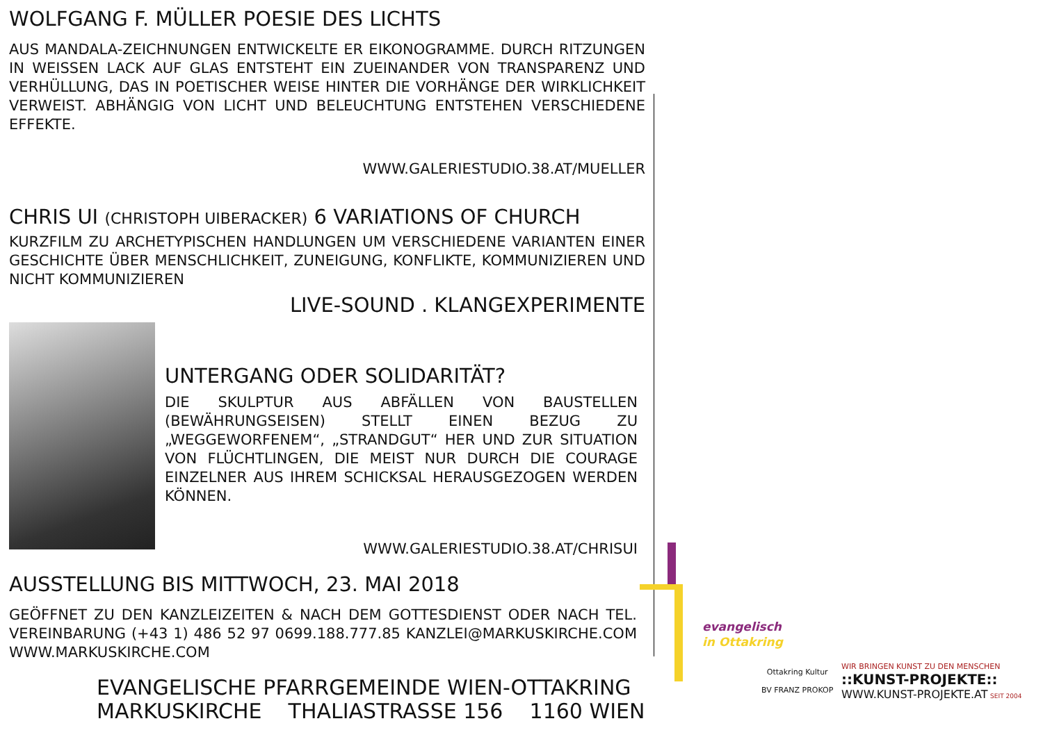WOLFGANG F. MÜLLER POESIE DES LICHTS
AUS MANDALA-ZEICHNUNGEN ENTWICKELTE ER EIKONOGRAMME. DURCH RITZUNGEN IN WEISSEN LACK AUF GLAS ENTSTEHT EIN ZUEINANDER VON TRANSPARENZ UND VERHÜLLUNG, DAS IN POETISCHER WEISE HINTER DIE VORHÄNGE DER WIRKLICHKEIT VERWEIST. ABHÄNGIG VON LICHT UND BELEUCHTUNG ENTSTEHEN VERSCHIEDENE EFFEKTE.
WWW.GALERIESTUDIO.38.AT/MUELLER
CHRIS UI (CHRISTOPH UIBERACKER) 6 VARIATIONS OF CHURCH
KURZFILM ZU ARCHETYPISCHEN HANDLUNGEN UM VERSCHIEDENE VARIANTEN EINER GESCHICHTE ÜBER MENSCHLICHKEIT, ZUNEIGUNG, KONFLIKTE, KOMMUNIZIEREN UND NICHT KOMMUNIZIEREN
LIVE-SOUND . KLANGEXPERIMENTE
UNTERGANG ODER SOLIDARITÄT?
DIE SKULPTUR AUS ABFÄLLEN VON BAUSTELLEN (BEWÄHRUNGSEISEN) STELLT EINEN BEZUG ZU „WEGGEWORFENEM“, „STRANDGUT“ HER UND ZUR SITUATION VON FLÜCHTLINGEN, DIE MEIST NUR DURCH DIE COURAGE EINZELNER AUS IHREM SCHICKSAL HERAUSGEZOGEN WERDEN KÖNNEN.
WWW.GALERIESTUDIO.38.AT/CHRISUI
AUSSTELLUNG BIS MITTWOCH, 23. MAI 2018
GEÖFFNET ZU DEN KANZLEIZEITEN & NACH DEM GOTTESDIENST ODER NACH TEL. VEREINBARUNG (+43 1) 486 52 97 0699.188.777.85 KANZLEI@MARKUSKIRCHE.COM WWW.MARKUSKIRCHE.COM
EVANGELISCHE PFARRGEMEINDE WIEN-OTTAKRING
MARKUSKIRCHE THALIASTRASSE 156 1160 WIEN
evangelisch
in Ottakring
Ottakring Kultur
BV FRANZ PROKOP
WIR BRINGEN KUNST ZU DEN MENSCHEN
::KUNST-PROJEKTE::
WWW.KUNST-PROJEKTE.AT SEIT 2004